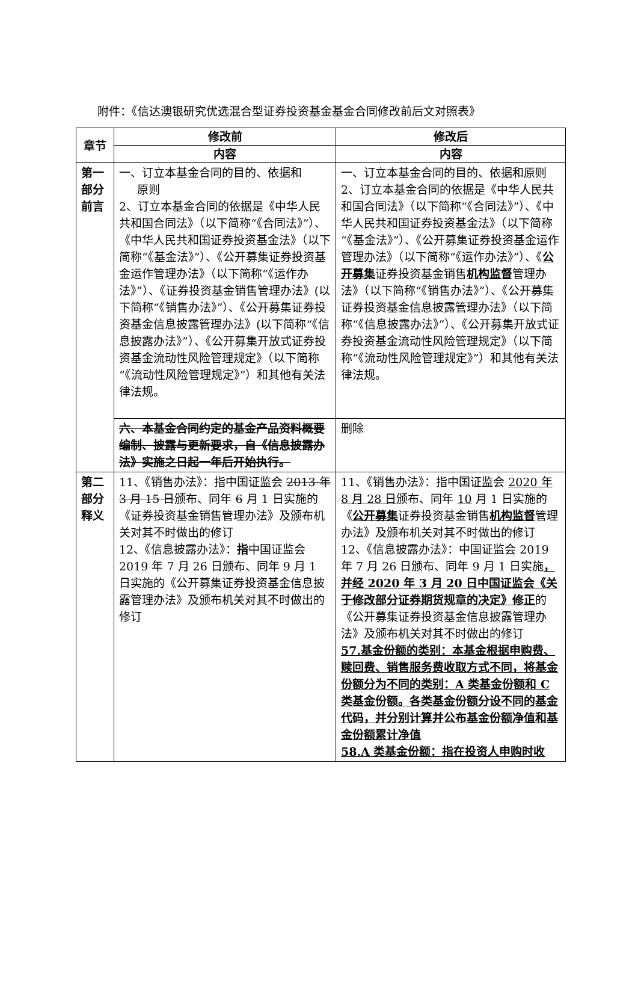附件：《信达澳银研究优选混合型证券投资基金基金合同修改前后文对照表》
| 章节 | 修改前 | 修改后 |
| --- | --- | --- |
| | 内容 | 内容 |
| 第一部分前言 | 一、订立本基金合同的目的、依据和 原则 2、订立本基金合同的依据是《中华人民共和国合同法》（以下简称“《合同法》”）、《中华人民共和国证券投资基金法》（以下简称“《基金法》”）、《公开募集证券投资基金运作管理办法》（以下简称“《运作办法》”）、《证券投资基金销售管理办法》(以下简称“《销售办法》”）、《公开募集证券投资基金信息披露管理办法》(以下简称“《信息披露办法》”）、《公开募集开放式证券投资基金流动性风险管理规定》（以下简称“《流动性风险管理规定》”）和其他有关法律法规。 | 一、订立本基金合同的目的、依据和原则 2、订立本基金合同的依据是《中华人民共和国合同法》（以下简称“《合同法》”）、《中华人民共和国证券投资基金法》（以下简称“《基金法》”）、《公开募集证券投资基金运作管理办法》（以下简称“《运作办法》”）、《 公开募集 证券投资基金销售 机构监督 管理办法》（以下简称“《销售办法》”）、《公开募集证券投资基金信息披露管理办法》（以下简称“《信息披露办法》”）、《公开募集开放式证券投资基金流动性风险管理规定》（以下简称“《流动性风险管理规定》”）和其他有关法律法规。 |
| | 六、本基金合同约定的基金产品资料概要编制、披露与更新要求，自《信息披露办法》实施之日起一年后开始执行。 | 删除 |
| 第二部分释义 | 11、《销售办法》：指中国证监会 2013 年 3 月 15 日 颁布、同年 6 月 1 日实施的《证券投资基金销售管理办法》及颁布机关对其不时做出的修订 12、《信息披露办法》： 指 中国证监会 2019 年 7 月 26 日颁布、同年 9 月 1 日实施的《公开募集证券投资基金信息披露管理办法》及颁布机关对其不时做出的修订 | 11、《销售办法》：指中国证监会 2020 年 8 月 28 日 颁布、同年 10 月 1 日实施的《 公开募集 证券投资基金销售 机构监督 管理办法》及颁布机关对其不时做出的修订 12、《信息披露办法》：中国证监会 2019 年 7 月 26 日颁布、同年 9 月 1 日实施 ，并经 2020 年 3 月 20 日中国证监会《关于修改部分证券期货规章的决定》修正 的《公开募集证券投资基金信息披露管理办法》及颁布机关对其不时做出的修订 57.基金份额的类别：本基金根据申购费、赎回费、销售服务费收取方式不同，将基金份额分为不同的类别：A 类基金份额和 C 类基金份额。各类基金份额分设不同的基金代码，并分别计算并公布基金份额净值和基金份额累计净值 58.A 类基金份额：指在投资人申购时收 |